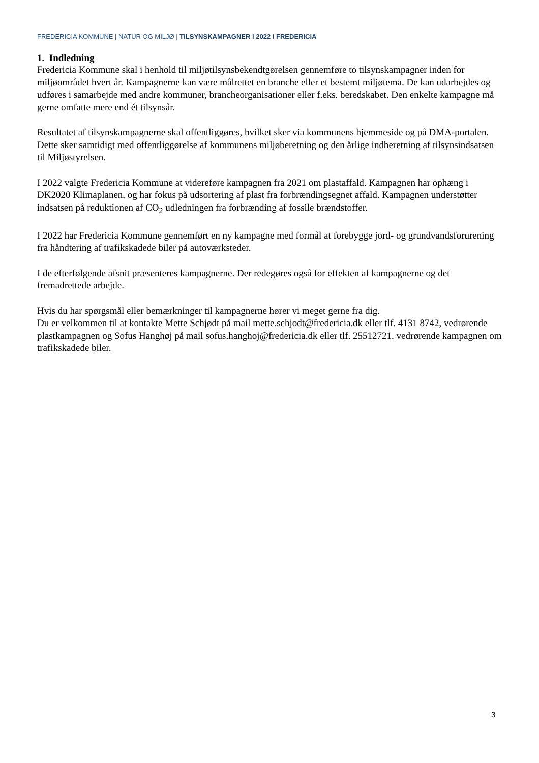FREDERICIA KOMMUNE | NATUR OG MILJØ | TILSYNSKAMPAGNER I 2022 I FREDERICIA
1. Indledning
Fredericia Kommune skal i henhold til miljøtilsynsbekendtgørelsen gennemføre to tilsynskampagner inden for miljøområdet hvert år. Kampagnerne kan være målrettet en branche eller et bestemt miljøtema. De kan udarbejdes og udføres i samarbejde med andre kommuner, brancheorganisationer eller f.eks. beredskabet. Den enkelte kampagne må gerne omfatte mere end ét tilsynsår.
Resultatet af tilsynskampagnerne skal offentliggøres, hvilket sker via kommunens hjemmeside og på DMA-portalen. Dette sker samtidigt med offentliggørelse af kommunens miljøberetning og den årlige indberetning af tilsynsindsatsen til Miljøstyrelsen.
I 2022 valgte Fredericia Kommune at videreføre kampagnen fra 2021 om plastaffald. Kampagnen har ophæng i DK2020 Klimaplanen, og har fokus på udsortering af plast fra forbrændingsegnet affald. Kampagnen understøtter indsatsen på reduktionen af CO<sub>2</sub> udledningen fra forbrænding af fossile brændstoffer.
I 2022 har Fredericia Kommune gennemført en ny kampagne med formål at forebygge jord- og grundvandsforurening fra håndtering af trafikskadede biler på autoværksteder.
I de efterfølgende afsnit præsenteres kampagnerne. Der redegøres også for effekten af kampagnerne og det fremadrettede arbejde.
Hvis du har spørgsmål eller bemærkninger til kampagnerne hører vi meget gerne fra dig.
Du er velkommen til at kontakte Mette Schjødt på mail mette.schjodt@fredericia.dk eller tlf. 4131 8742, vedrørende plastkampagnen og Sofus Hanghøj på mail sofus.hanghoj@fredericia.dk eller tlf. 25512721, vedrørende kampagnen om trafikskadede biler.
3